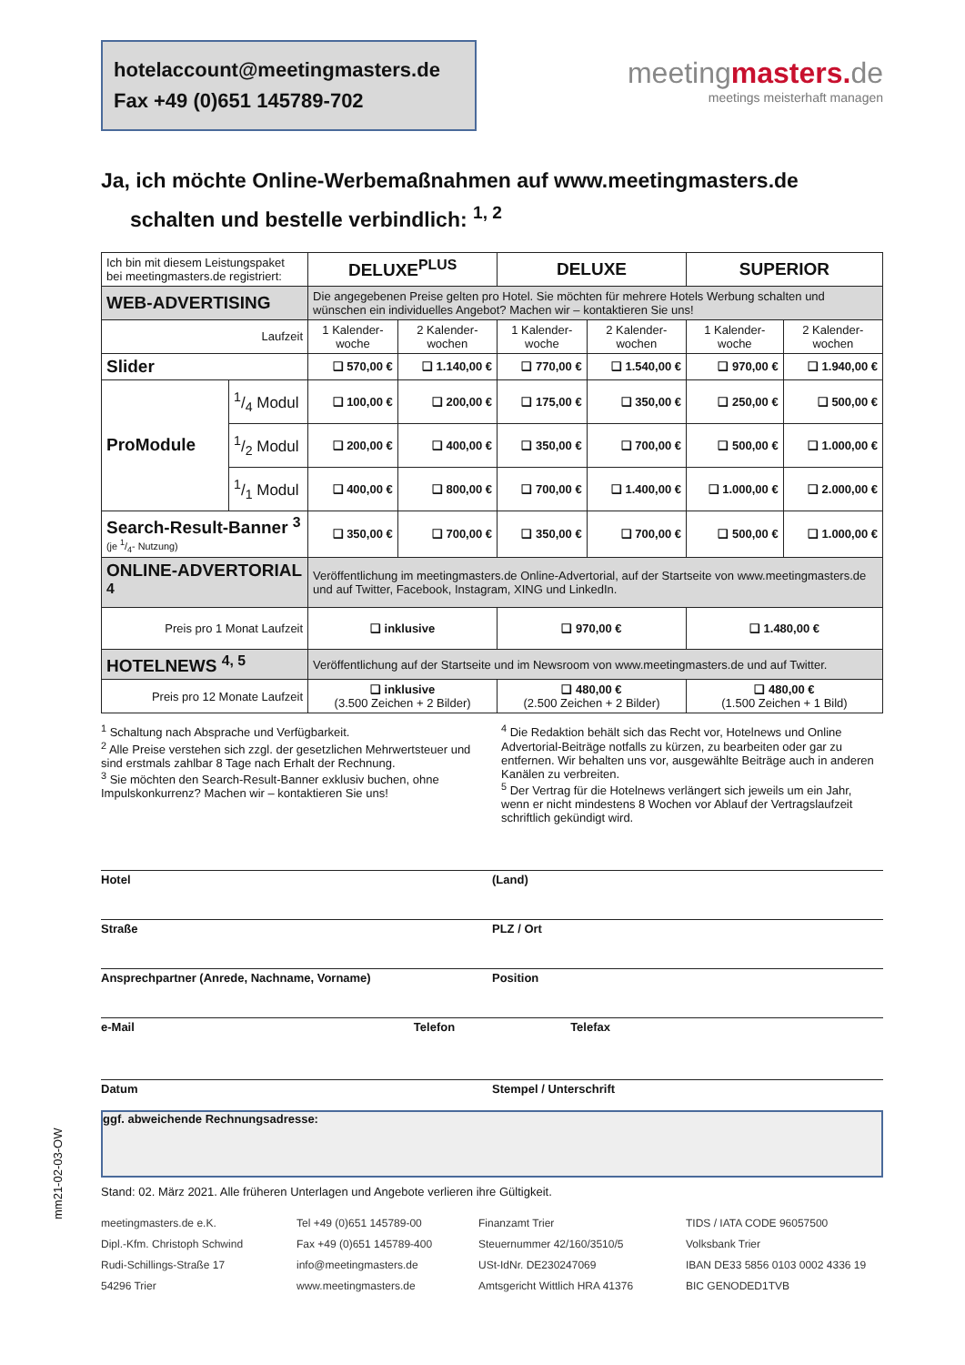hotelaccount@meetingmasters.de
Fax +49 (0)651 145789-702
meetingmasters. de
meetings meisterhaft managen
Ja, ich möchte Online-Werbemaßnahmen auf www.meetingmasters.de
schalten und bestelle verbindlich: <sup>1, 2</sup>
| Ich bin mit diesem Leistungspaket bei meetingmasters.de registriert: | | DELUXE<sup>PLUS</sup> | | DELUXE | | SUPERIOR | |
| WEB-ADVERTISING | | Die angegebenen Preise gelten pro Hotel. Sie möchten für mehrere Hotels Werbung schalten und wünschen ein individuelles Angebot? Machen wir – kontaktieren Sie uns! | | | | | |
| Laufzeit | | 1 Kalender-woche | 2 Kalender-wochen | 1 Kalender-woche | 2 Kalender-wochen | 1 Kalender-woche | 2 Kalender-wochen |
| Slider | | ❑ 570,00 € | ❑ 1.140,00 € | ❑ 770,00 € | ❑ 1.540,00 € | ❑ 970,00 € | ❑ 1.940,00 € |
| ProModule | 1/4 Modul | ❑ 100,00 € | ❑ 200,00 € | ❑ 175,00 € | ❑ 350,00 € | ❑ 250,00 € | ❑ 500,00 € |
| | 1/2 Modul | ❑ 200,00 € | ❑ 400,00 € | ❑ 350,00 € | ❑ 700,00 € | ❑ 500,00 € | ❑ 1.000,00 € |
| | 1/1 Modul | ❑ 400,00 € | ❑ 800,00 € | ❑ 700,00 € | ❑ 1.400,00 € | ❑ 1.000,00 € | ❑ 2.000,00 € |
| Search-Result-Banner <sup>3</sup> (je 1/4- Nutzung) | | ❑ 350,00 € | ❑ 700,00 € | ❑ 350,00 € | ❑ 700,00 € | ❑ 500,00 € | ❑ 1.000,00 € |
| ONLINE-ADVERTORIAL <sup>4</sup> | | Veröffentlichung im meetingmasters.de Online-Advertorial, auf der Startseite von www.meetingmasters.de und auf Twitter, Facebook, Instagram, XING und LinkedIn. | | | | | |
| Preis pro 1 Monat Laufzeit | | ❑ inklusive | | ❑ 970,00 € | | ❑ 1.480,00 € | |
| HOTELNEWS <sup>4, 5</sup> | | Veröffentlichung auf der Startseite und im Newsroom von www.meetingmasters.de und auf Twitter. | | | | | |
| Preis pro 12 Monate Laufzeit | | ❑ inklusive (3.500 Zeichen + 2 Bilder) | | ❑ 480,00 € (2.500 Zeichen + 2 Bilder) | | ❑ 480,00 € (1.500 Zeichen + 1 Bild) | |
<sup>1</sup> Schaltung nach Absprache und Verfügbarkeit.
<sup>2</sup> Alle Preise verstehen sich zzgl. der gesetzlichen Mehrwertsteuer und sind erstmals zahlbar 8 Tage nach Erhalt der Rechnung.
<sup>3</sup> Sie möchten den Search-Result-Banner exklusiv buchen, ohne Impulskonkurrenz? Machen wir – kontaktieren Sie uns!
<sup>4</sup> Die Redaktion behält sich das Recht vor, Hotelnews und Online Advertorial-Beiträge notfalls zu kürzen, zu bearbeiten oder gar zu entfernen. Wir behalten uns vor, ausgewählte Beiträge auch in anderen Kanälen zu verbreiten.
<sup>5</sup> Der Vertrag für die Hotelnews verlängert sich jeweils um ein Jahr, wenn er nicht mindestens 8 Wochen vor Ablauf der Vertragslaufzeit schriftlich gekündigt wird.
Hotel (Land)
Straße PLZ / Ort
Ansprechpartner (Anrede, Nachname, Vorname) Position
e-Mail Telefon Telefax
Datum Stempel / Unterschrift
ggf. abweichende Rechnungsadresse:
Stand: 02. März 2021. Alle früheren Unterlagen und Angebote verlieren ihre Gültigkeit.
meetingmasters.de e.K.
Dipl.-Kfm. Christoph Schwind
Rudi-Schillings-Straße 17
54296 Trier
Tel +49 (0)651 145789-00
Fax +49 (0)651 145789-400
info@meetingmasters.de
www.meetingmasters.de
Finanzamt Trier
Steuernummer 42/160/3510/5
USt-IdNr. DE230247069
Amtsgericht Wittlich HRA 41376
TIDS / IATA CODE 96057500
Volksbank Trier
IBAN DE33 5856 0103 0002 4336 19
BIC GENODED1TVB
mm21-02-03-OW